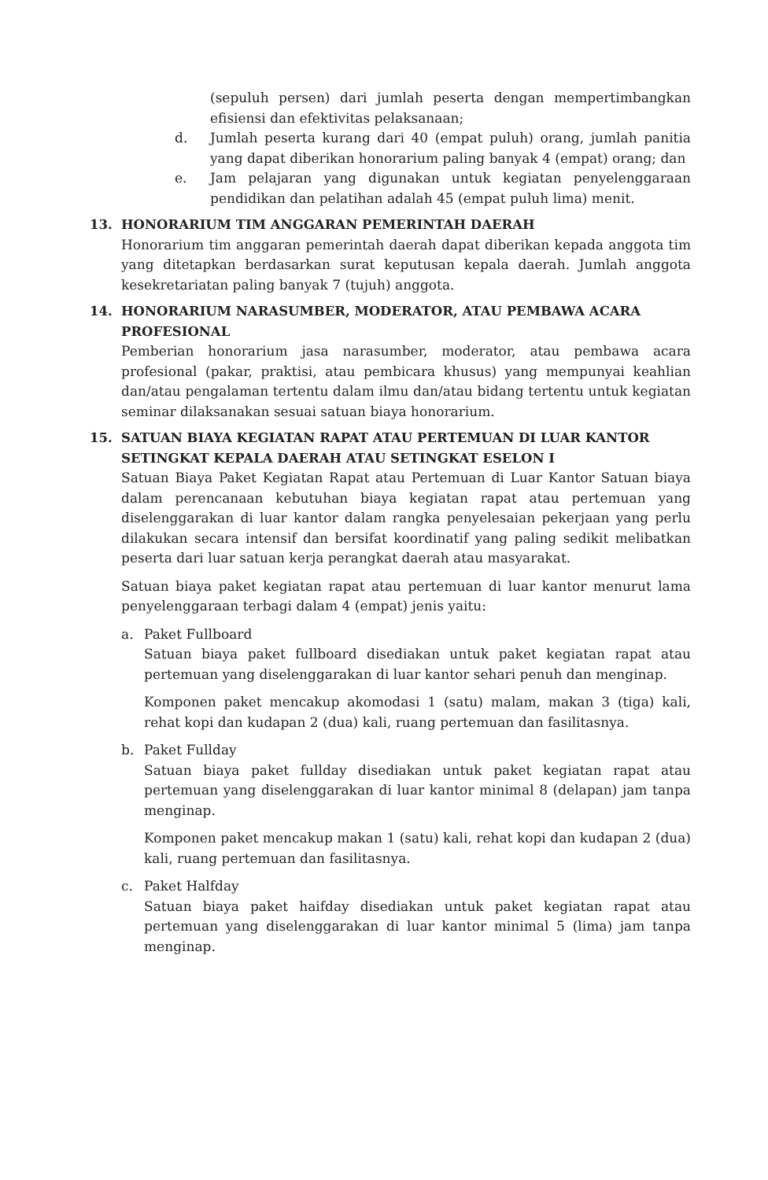(sepuluh persen) dari jumlah peserta dengan mempertimbangkan efisiensi dan efektivitas pelaksanaan;
d. Jumlah peserta kurang dari 40 (empat puluh) orang, jumlah panitia yang dapat diberikan honorarium paling banyak 4 (empat) orang; dan
e. Jam pelajaran yang digunakan untuk kegiatan penyelenggaraan pendidikan dan pelatihan adalah 45 (empat puluh lima) menit.
13. HONORARIUM TIM ANGGARAN PEMERINTAH DAERAH
Honorarium tim anggaran pemerintah daerah dapat diberikan kepada anggota tim yang ditetapkan berdasarkan surat keputusan kepala daerah. Jumlah anggota kesekretariatan paling banyak 7 (tujuh) anggota.
14. HONORARIUM NARASUMBER, MODERATOR, ATAU PEMBAWA ACARA PROFESIONAL
Pemberian honorarium jasa narasumber, moderator, atau pembawa acara profesional (pakar, praktisi, atau pembicara khusus) yang mempunyai keahlian dan/atau pengalaman tertentu dalam ilmu dan/atau bidang tertentu untuk kegiatan seminar dilaksanakan sesuai satuan biaya honorarium.
15. SATUAN BIAYA KEGIATAN RAPAT ATAU PERTEMUAN DI LUAR KANTOR SETINGKAT KEPALA DAERAH ATAU SETINGKAT ESELON I
Satuan Biaya Paket Kegiatan Rapat atau Pertemuan di Luar Kantor Satuan biaya dalam perencanaan kebutuhan biaya kegiatan rapat atau pertemuan yang diselenggarakan di luar kantor dalam rangka penyelesaian pekerjaan yang perlu dilakukan secara intensif dan bersifat koordinatif yang paling sedikit melibatkan peserta dari luar satuan kerja perangkat daerah atau masyarakat.
Satuan biaya paket kegiatan rapat atau pertemuan di luar kantor menurut lama penyelenggaraan terbagi dalam 4 (empat) jenis yaitu:
a. Paket Fullboard
Satuan biaya paket fullboard disediakan untuk paket kegiatan rapat atau pertemuan yang diselenggarakan di luar kantor sehari penuh dan menginap.
Komponen paket mencakup akomodasi 1 (satu) malam, makan 3 (tiga) kali, rehat kopi dan kudapan 2 (dua) kali, ruang pertemuan dan fasilitasnya.
b. Paket Fullday
Satuan biaya paket fullday disediakan untuk paket kegiatan rapat atau pertemuan yang diselenggarakan di luar kantor minimal 8 (delapan) jam tanpa menginap.
Komponen paket mencakup makan 1 (satu) kali, rehat kopi dan kudapan 2 (dua) kali, ruang pertemuan dan fasilitasnya.
c. Paket Halfday
Satuan biaya paket haifday disediakan untuk paket kegiatan rapat atau pertemuan yang diselenggarakan di luar kantor minimal 5 (lima) jam tanpa menginap.